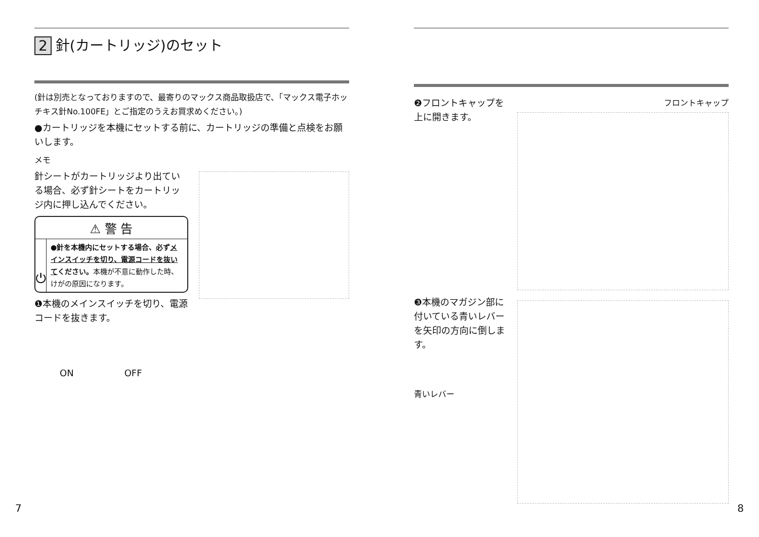2 針(カートリッジ)のセット
(針は別売となっておりますので、最寄りのマックス商品取扱店で、「マックス電子ホッチキス針No.100FE」とご指定のうえお買求めください。)
●カートリッジを本機にセットする前に、カートリッジの準備と点検をお願いします。
メモ
針シートがカートリッジより出ている場合、必ず針シートをカートリッジ内に押し込んでください。
⚠ 警 告
⏻
●針を本機内にセットする場合、必ずメインスイッチを切り、電源コードを抜いてください。本機が不意に動作した時、けがの原因になります。
❶本機のメインスイッチを切り、電源コードを抜きます。
ON OFF
7
❷フロントキャップを上に開きます。
❸本機のマガジン部に付いている青いレバーを矢印の方向に倒します。
青いレバー
フロントキャップ
8